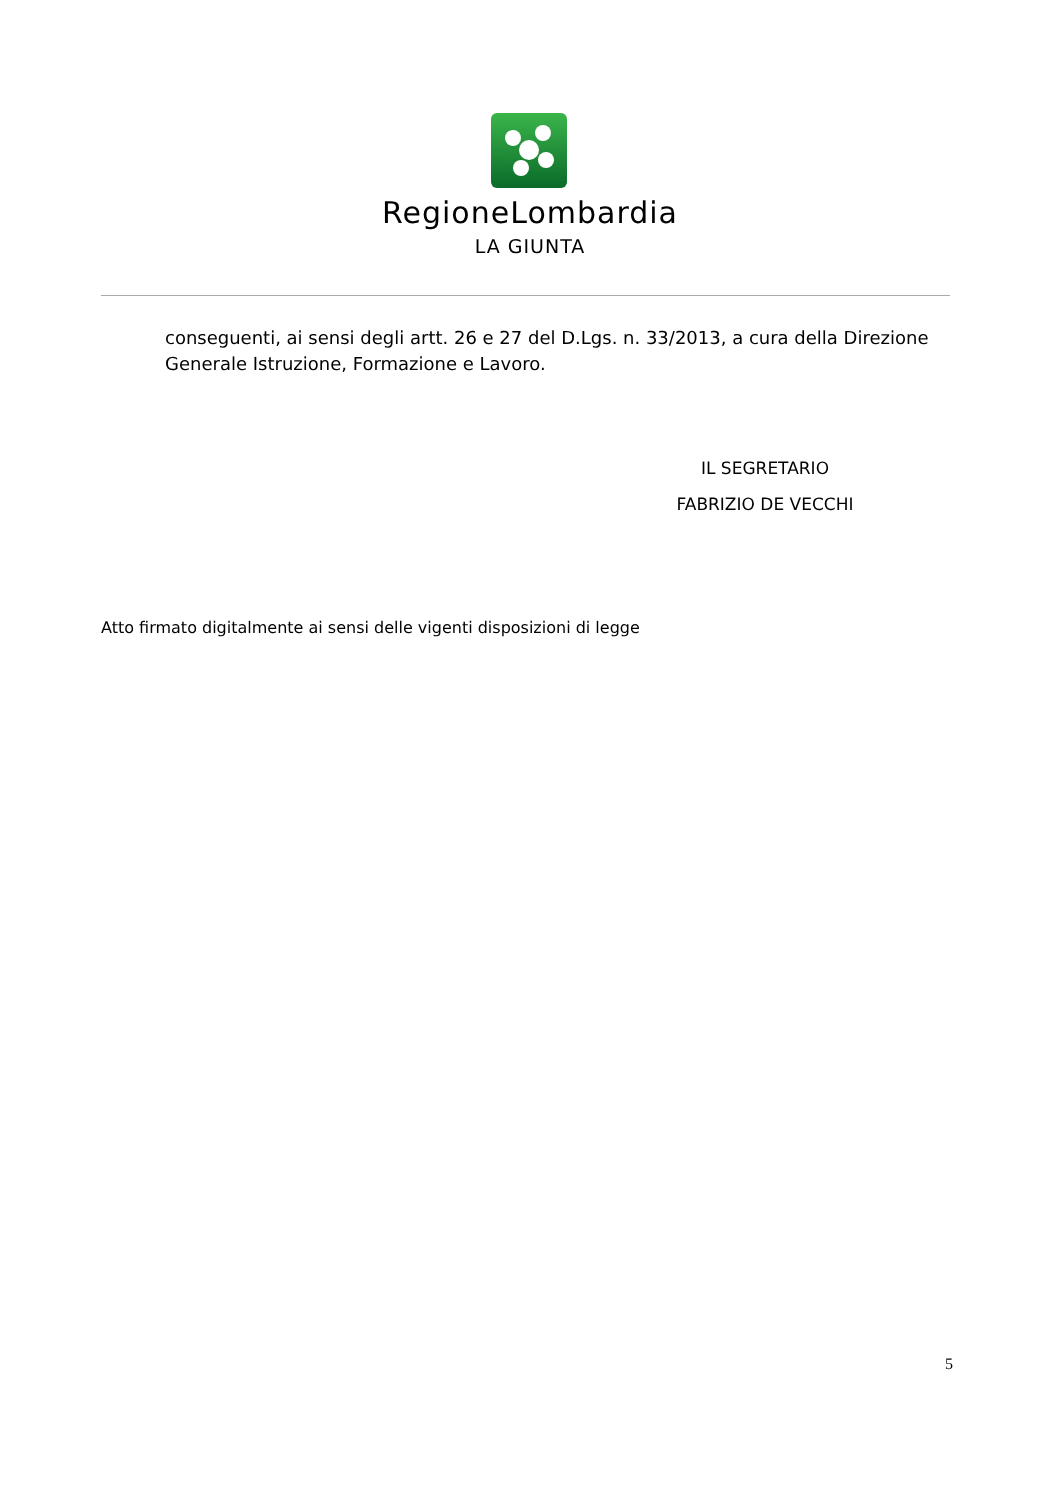RegioneLombardia
LA GIUNTA
conseguenti, ai sensi degli artt. 26 e 27 del D.Lgs. n. 33/2013, a cura della Direzione Generale Istruzione, Formazione e Lavoro.
IL SEGRETARIO
FABRIZIO DE VECCHI
Atto firmato digitalmente ai sensi delle vigenti disposizioni di legge
5